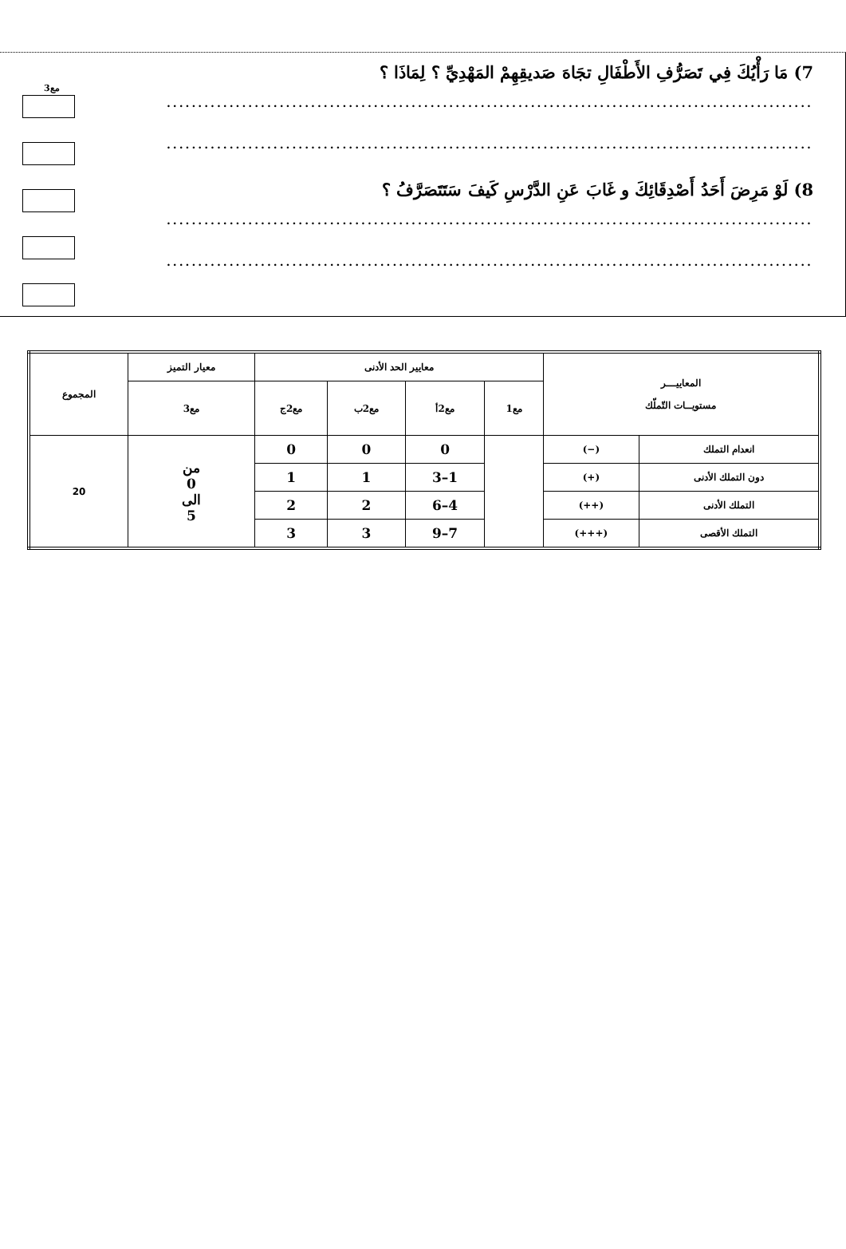7) مَا رَأْيُكَ فِي تَصَرُّفِ الأَطْفَالِ تجَاهَ صَديقِهِمْ المَهْدِيِّ ؟ لِمَاذَا ؟
.......................................................................................................
.......................................................................................................
8) لَوْ مَرِضَ أَحَدُ أَصْدِقَائِكَ و غَابَ عَنِ الدَّرْسِ كَيفَ سَتَتَصَرَّفُ ؟
.......................................................................................................
.......................................................................................................
مع3
| المعاييـــر مستويــات التّملّك | | معايير الحد الأدنى | | | | معيار التميز | المجموع |
| --- | --- | --- | --- | --- | --- | --- | --- |
| | | مع1 | مع2أ | مع2ب | مع2ج | مع3 | |
| انعدام التملك | (−) | | 0 | 0 | 0 | من 0 الى 5 | 20 |
| دون التملك الأدنى | (+) | | 1–3 | 1 | 1 | | |
| التملك الأدنى | (++) | | 4–6 | 2 | 2 | | |
| التملك الأقصى | (+++) | | 7–9 | 3 | 3 | | |